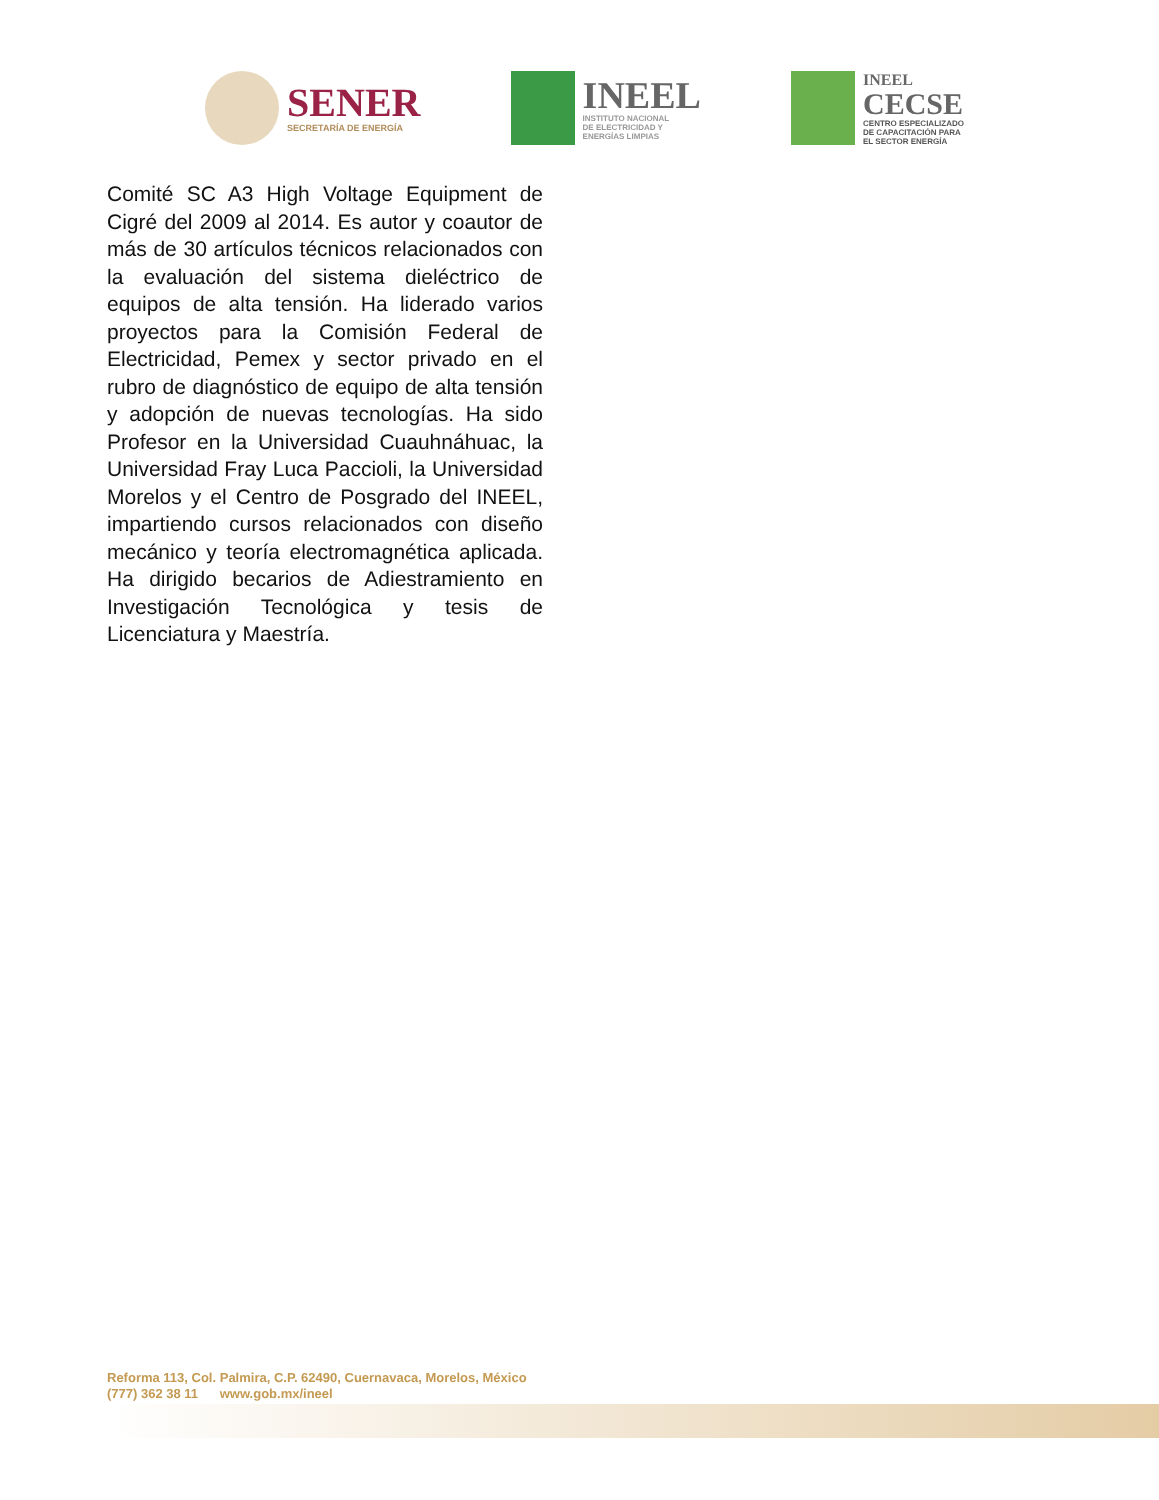SENER
SECRETARÍA DE ENERGÍA
INEEL
INSTITUTO NACIONAL
DE ELECTRICIDAD Y
ENERGÍAS LIMPIAS
INEEL
CECSE
CENTRO ESPECIALIZADO
DE CAPACITACIÓN PARA
EL SECTOR ENERGÍA
Comité SC A3 High Voltage Equipment de Cigré del 2009 al 2014. Es autor y coautor de más de 30 artículos técnicos relacionados con la evaluación del sistema dieléctrico de equipos de alta tensión. Ha liderado varios proyectos para la Comisión Federal de Electricidad, Pemex y sector privado en el rubro de diagnóstico de equipo de alta tensión y adopción de nuevas tecnologías. Ha sido Profesor en la Universidad Cuauhnáhuac, la Universidad Fray Luca Paccioli, la Universidad Morelos y el Centro de Posgrado del INEEL, impartiendo cursos relacionados con diseño mecánico y teoría electromagnética aplicada. Ha dirigido becarios de Adiestramiento en Investigación Tecnológica y tesis de Licenciatura y Maestría.
Reforma 113, Col. Palmira, C.P. 62490, Cuernavaca, Morelos, México
(777) 362 38 11 www.gob.mx/ineel